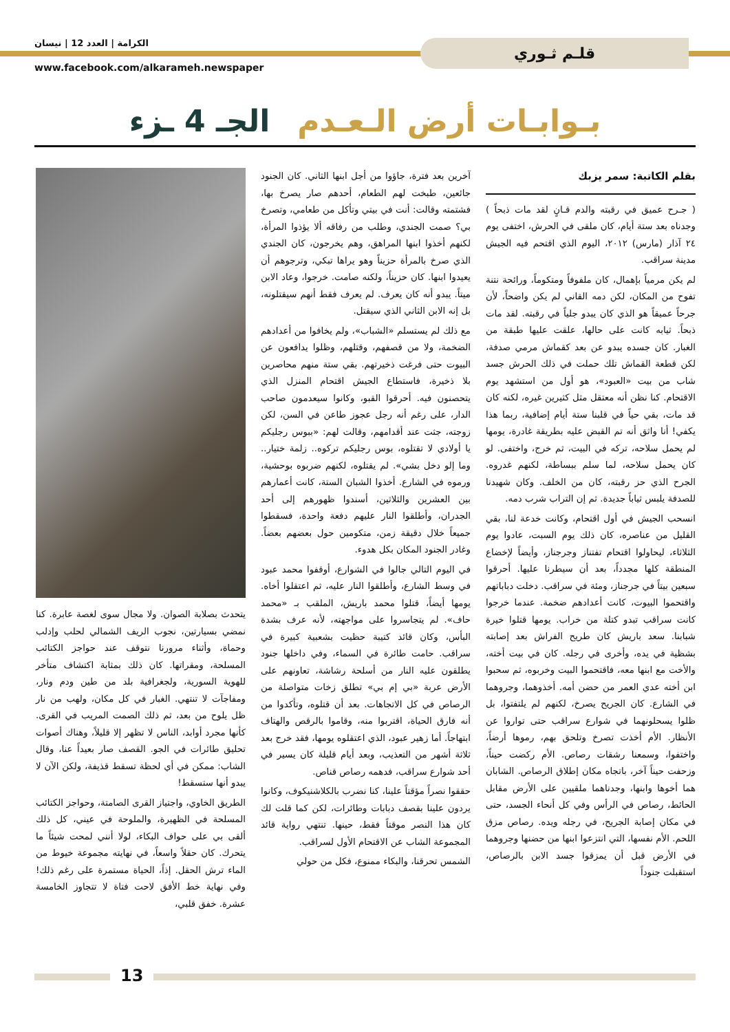قلـم ثـوري الكرامة | العدد 12 | نيسان
www.facebook.com/alkarameh.newspaper
بـوابـات أرض الـعـدم الجـ 4 ـزء
بقلم الكاتبة: سمر يزبك
( جـرح عميق في رقبته والدم قـانٍ لقد مات ذبحاً ) وجدناه بعد ستة أيام، كان ملقى في الحرش، اختفى يوم ٢٤ آذار (مارس) ٢٠١٢، اليوم الذي اقتحم فيه الجيش مدينة سراقب.
لم يكن مرمياً بإهمال، كان ملفوفاً ومتكوماً، ورائحة نتنة تفوح من المكان، لكن دمه القاني لم يكن واضحاً، لأن جرحاً عميقاً هو الذي كان يبدو جلياً في رقبته. لقد مات ذبحاً. ثيابه كانت على حالها، علقت عليها طبقة من الغبار. كان جسده يبدو عن بعد كقماش مرمي صدفة، لكن قطعة القماش تلك حملت في ذلك الحرش جسد شاب من بيت «العبود»، هو أول من استشهد يوم الاقتحام. كنا نظن أنه معتقل مثل كثيرين غيره، لكنه كان قد مات، بقي حياً في قلبنا ستة أيام إضافية، ربما هذا يكفي! أنا واثق أنه تم القبض عليه بطريقة غادرة، يومها لم يحمل سلاحه، تركه في البيت، ثم خرج، واختفى. لو كان يحمل سلاحه، لما سلم ببساطة، لكنهم غدروه. الجرح الذي حز رقبته، كان من الخلف. وكان شهيدنا للصدفة يلبس ثياباً جديدة. ثم إن التراب شرب دمه.
انسحب الجيش في أول اقتحام، وكانت خدعة لنا، بقي القليل من عناصره، كان ذلك يوم السبت، عادوا يوم الثلاثاء، ليحاولوا اقتحام تفتناز وجرجناز، وأيضاً لإخضاع المنطقة كلها مجدداً، بعد أن سيطرنا عليها. أحرقوا سبعين بيتاً في جرجناز، ومئة في سراقب. دخلت دباباتهم واقتحموا البيوت، كانت أعدادهم ضخمة. عندما خرجوا كانت سراقب تبدو كتلة من خراب. يومها قتلوا خيرة شبابنا. سعد باريش كان طريح الفراش بعد إصابته بشظية في يده، وأخرى في رجله. كان في بيت أخته، والأخت مع ابنها معه، فاقتحموا البيت وخربوه، ثم سحبوا ابن أخته عدي العمر من حضن أمه. أخذوهما، وجروهما في الشارع. كان الجريح يصرخ، لكنهم لم يلتفتوا، بل ظلوا يسحلونهما في شوارع سراقب حتى تواروا عن الأنظار. الأم أخذت تصرخ وتلحق بهم، رموها أرضاً، واختفوا، وسمعنا رشقات رصاص. الأم ركضت حيناً، وزحفت حيناً آخر، باتجاه مكان إطلاق الرصاص. الشابان هما أخوها وابنها، وجدناهما ملقيين على الأرض مقابل الحائط، رصاص في الرأس وفي كل أنحاء الجسد، حتى في مكان إصابة الجريح، في رجله ويده. رصاص مزق اللحم. الأم نفسها، التي انتزعوا ابنها من حضنها وجروهما في الأرض قبل أن يمزقوا جسد الابن بالرصاص، استقبلت جنوداً
آخرين بعد فترة، جاؤوا من أجل ابنها الثاني. كان الجنود جائعين، طبخت لهم الطعام، أحدهم صار يصرخ بها، فشتمته وقالت: أنت في بيتي وتأكل من طعامي، وتصرخ بي؟ صمت الجندي، وطلب من رفاقه ألا يؤذوا المرأة، لكنهم أخذوا ابنها المراهق، وهم يخرجون، كان الجندي الذي صرخ بالمرأة حزيناً وهو يراها تبكي، وترجوهم أن يعيدوا ابنها. كان حزيناً، ولكنه صامت. خرجوا، وعاد الابن ميتاً. يبدو أنه كان يعرف. لم يعرف فقط أنهم سيقتلونه، بل إنه الابن الثاني الذي سيقتل.
مع ذلك لم يستسلم «الشباب»، ولم يخافوا من أعدادهم الضخمة، ولا من قصفهم، وقتلهم، وظلوا يدافعون عن البيوت حتى فرغت ذخيرتهم. بقي ستة منهم محاصرين بلا ذخيرة، فاستطاع الجيش اقتحام المنزل الذي يتحصنون فيه. أحرقوا القبو، وكانوا سيعدمون صاحب الدار، على رغم أنه رجل عجوز طاعن في السن، لكن زوجته، جثت عند أقدامهم، وقالت لهم: «ببوس رجليكم يا أولادي لا تقتلوه، بوس رجليكم تركوه.. زلمة ختيار.. وما إلو دخل بشي». لم يقتلوه، لكنهم ضربوه بوحشية، ورموه في الشارع. أخذوا الشبان الستة، كانت أعمارهم بين العشرين والثلاثين، أسندوا ظهورهم إلى أحد الجدران، وأطلقوا النار عليهم دفعة واحدة، فسقطوا جميعاً خلال دقيقة زمن، متكومين حول بعضهم بعضاً. وغادر الجنود المكان بكل هدوء.
في اليوم التالي جالوا في الشوارع، أوقفوا محمد عبود في وسط الشارع، وأطلقوا النار عليه، ثم اعتقلوا أخاه. يومها أيضاً، قتلوا محمد باريش، الملقب بـ «محمد حاف». لم يتجاسروا على مواجهته، لأنه عرف بشدة البأس، وكان قائد كتيبة حظيت بشعبية كبيرة في سراقب. حامت طائرة في السماء، وفي داخلها جنود يطلقون عليه النار من أسلحة رشاشة، تعاونهم على الأرض عربة «بي إم بي» تطلق زخات متواصلة من الرصاص في كل الاتجاهات. بعد أن قتلوه، وتأكدوا من أنه فارق الحياة، اقتربوا منه، وقاموا بالرقص والهتاف ابتهاجاً. أما زهير عبود، الذي اعتقلوه يومها، فقد خرج بعد ثلاثة أشهر من التعذيب، وبعد أيام قليلة كان يسير في أحد شوارع سراقب، فدهمه رصاص قناص.
حققوا نصراً مؤقتاً علينا، كنا نضرب بالكلاشنيكوف، وكانوا يردون علينا بقصف دبابات وطائرات، لكن كما قلت لك كان هذا النصر موقتاً فقط، حينها. تنتهي رواية قائد المجموعة الشاب عن الاقتحام الأول لسراقب.
الشمس تحرقنا، والبكاء ممنوع، فكل من حولي
يتحدث بصلابة الصوان. ولا مجال سوى لغصة عابرة. كنا نمضي بسيارتين، نجوب الريف الشمالي لحلب وإدلب وحماة، وأثناء مرورنا نتوقف عند حواجز الكتائب المسلحة، ومقراتها. كان ذلك بمثابة اكتشاف متأخر للهوية السورية، ولجغرافية بلد من طين ودم ونار، ومفاجآت لا تنتهي. الغبار في كل مكان، ولهب من نار ظل يلوح من بعد، ثم ذلك الصمت المريب في القرى. كأنها مجرد أوابد، الناس لا تظهر إلا قليلاً، وهناك أصوات تحليق طائرات في الجو. القصف صار بعيداً عنا، وقال الشاب: ممكن في أي لحظة تسقط قذيفة، ولكن الآن لا يبدو أنها ستسقط!
الطريق الخاوي، واجتياز القرى الصامتة، وحواجز الكتائب المسلحة في الظهيرة، والملوحة في عيني، كل ذلك ألقى بي على حواف البكاء، لولا أنني لمحت شيئاً ما يتحرك. كان حقلاً واسعاً، في نهايته مجموعة خيوط من الماء ترش الحقل. إذاً، الحياة مستمرة على رغم ذلك! وفي نهاية خط الأفق لاحت فتاة لا تتجاوز الخامسة عشرة. خفق قلبي،
13